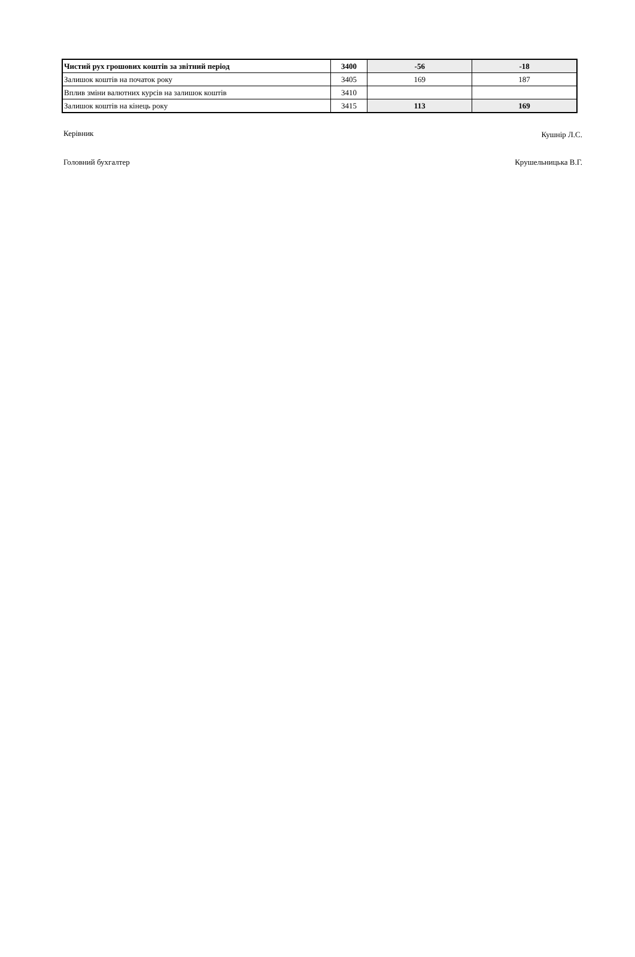| Чистий рух грошових коштів за звітний період | 3400 | -56 | -18 |
| Залишок коштів на початок року | 3405 | 169 | 187 |
| Вплив зміни валютних курсів на залишок коштів | 3410 | | |
| Залишок коштів на кінець року | 3415 | 113 | 169 |
Керівник Кушнір Л.С.
Головний бухгалтер Крушельницька В.Г.